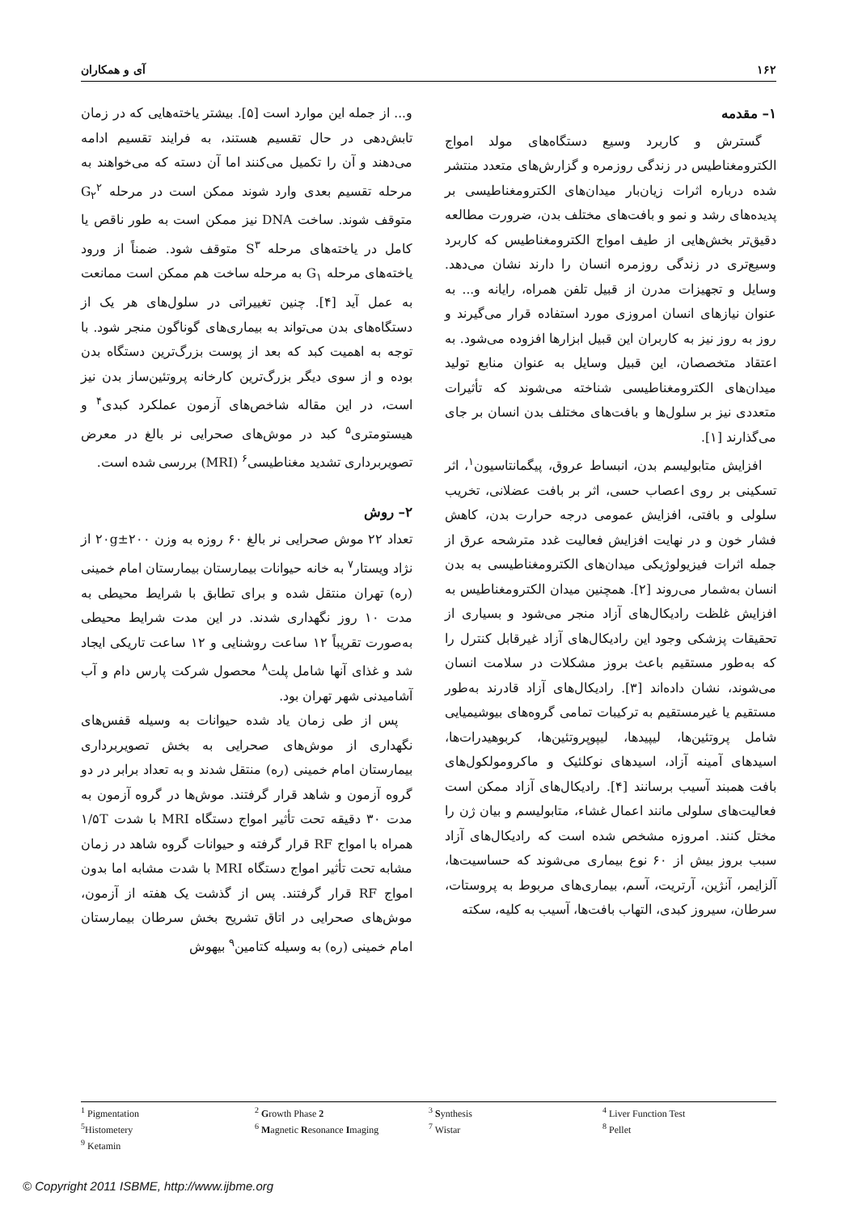۱۶۲ آی و همکاران
۱– مقدمه
گسترش و کاربرد وسیع دستگاه‌های مولد امواج الکترومغناطیس در زندگی روزمره و گزارش‌های متعدد منتشر شده درباره اثرات زیان‌بار میدان‌های الکترومغناطیسی بر پدیده‌های رشد و نمو و بافت‌های مختلف بدن، ضرورت مطالعه دقیق‌تر بخش‌هایی از طیف امواج الکترومغناطیس که کاربرد وسیع‌تری در زندگی روزمره انسان را دارند نشان می‌دهد. وسایل و تجهیزات مدرن از قبیل تلفن همراه، رایانه و... به عنوان نیازهای انسان امروزی مورد استفاده قرار می‌گیرند و روز به روز نیز به کاربران این قبیل ابزارها افزوده می‌شود. به اعتقاد متخصصان، این قبیل وسایل به عنوان منابع تولید میدان‌های الکترومغناطیسی شناخته می‌شوند که تأثیرات متعددی نیز بر سلول‌ها و بافت‌های مختلف بدن انسان بر جای می‌گذارند [۱].
افزایش متابولیسم بدن، انبساط عروق، پیگمانتاسیون<sup>۱</sup>، اثر تسکینی بر روی اعصاب حسی، اثر بر بافت عضلانی، تخریب سلولی و بافتی، افزایش عمومی درجه حرارت بدن، کاهش فشار خون و در نهایت افزایش فعالیت غدد مترشحه عرق از جمله اثرات فیزیولوژیکی میدان‌های الکترومغناطیسی به بدن انسان به‌شمار می‌روند [۲]. همچنین میدان الکترومغناطیس به افزایش غلظت رادیکال‌های آزاد منجر می‌شود و بسیاری از تحقیقات پزشکی وجود این رادیکال‌های آزاد غیرقابل کنترل را که به‌طور مستقیم باعث بروز مشکلات در سلامت انسان می‌شوند، نشان داده‌اند [۳]. رادیکال‌های آزاد قادرند به‌طور مستقیم یا غیرمستقیم به ترکیبات تمامی گروه‌های بیوشیمیایی شامل پروتئین‌ها، لیپیدها، لیپوپروتئین‌ها، کربوهیدرات‌ها، اسیدهای آمینه آزاد، اسیدهای نوکلئیک و ماکرومولکول‌های بافت همبند آسیب برسانند [۴]. رادیکال‌های آزاد ممکن است فعالیت‌های سلولی مانند اعمال غشاء، متابولیسم و بیان ژن را مختل کنند. امروزه مشخص شده است که رادیکال‌های آزاد سبب بروز بیش از ۶۰ نوع بیماری می‌شوند که حساسیت‌ها، آلزایمر، آنژین، آرتریت، آسم، بیماری‌های مربوط به پروستات، سرطان، سیروز کبدی، التهاب بافت‌ها، آسیب به کلیه، سکته
و... از جمله این موارد است [۵]. بیشتر یاخته‌هایی که در زمان تابش‌دهی در حال تقسیم هستند، به فرایند تقسیم ادامه می‌دهند و آن را تکمیل می‌کنند اما آن دسته که می‌خواهند به مرحله تقسیم بعدی وارد شوند ممکن است در مرحله G<sub>۲</sub><sup>۲</sup> متوقف شوند. ساخت DNA نیز ممکن است به طور ناقص یا کامل در یاخته‌های مرحله S<sup>۳</sup> متوقف شود. ضمناً از ورود یاخته‌های مرحله G<sub>۱</sub> به مرحله ساخت هم ممکن است ممانعت به عمل آید [۴]. چنین تغییراتی در سلول‌های هر یک از دستگاه‌های بدن می‌تواند به بیماری‌های گوناگون منجر شود. با توجه به اهمیت کبد که بعد از پوست بزرگ‌ترین دستگاه بدن بوده و از سوی دیگر بزرگ‌ترین کارخانه پروتئین‌ساز بدن نیز است، در این مقاله شاخص‌های آزمون عملکرد کبدی<sup>۴</sup> و هیستومتری<sup>۵</sup> کبد در موش‌های صحرایی نر بالغ در معرض تصویربرداری تشدید مغناطیسی<sup>۶</sup> (MRI) بررسی شده است.
۲– روش
تعداد ۲۲ موش صحرایی نر بالغ ۶۰ روزه به وزن ۲۰۰±۲۰g از نژاد ویستار<sup>۷</sup> به خانه حیوانات بیمارستان بیمارستان امام خمینی (ره) تهران منتقل شده و برای تطابق با شرایط محیطی به مدت ۱۰ روز نگهداری شدند. در این مدت شرایط محیطی به‌صورت تقریباً ۱۲ ساعت روشنایی و ۱۲ ساعت تاریکی ایجاد شد و غذای آنها شامل پلت<sup>۸</sup> محصول شرکت پارس دام و آب آشامیدنی شهر تهران بود.
پس از طی زمان یاد شده حیوانات به وسیله قفس‌های نگهداری از موش‌های صحرایی به بخش تصویربرداری بیمارستان امام خمینی (ره) منتقل شدند و به تعداد برابر در دو گروه آزمون و شاهد قرار گرفتند. موش‌ها در گروه آزمون به مدت ۳۰ دقیقه تحت تأثیر امواج دستگاه MRI با شدت ۱/۵T همراه با امواج RF قرار گرفته و حیوانات گروه شاهد در زمان مشابه تحت تأثیر امواج دستگاه MRI با شدت مشابه اما بدون امواج RF قرار گرفتند. پس از گذشت یک هفته از آزمون، موش‌های صحرایی در اتاق تشریح بخش سرطان بیمارستان امام خمینی (ره) به وسیله کتامین<sup>۹</sup> بیهوش
<sup>1</sup> Pigmentation
<sup>2</sup> Growth Phase 2
<sup>3</sup> Synthesis
<sup>4</sup> Liver Function Test
<sup>5</sup> Histometery
<sup>6</sup> Magnetic Resonance Imaging
<sup>7</sup> Wistar
<sup>8</sup> Pellet
<sup>9</sup> Ketamin
© Copyright 2011 ISBME, http://www.ijbme.org